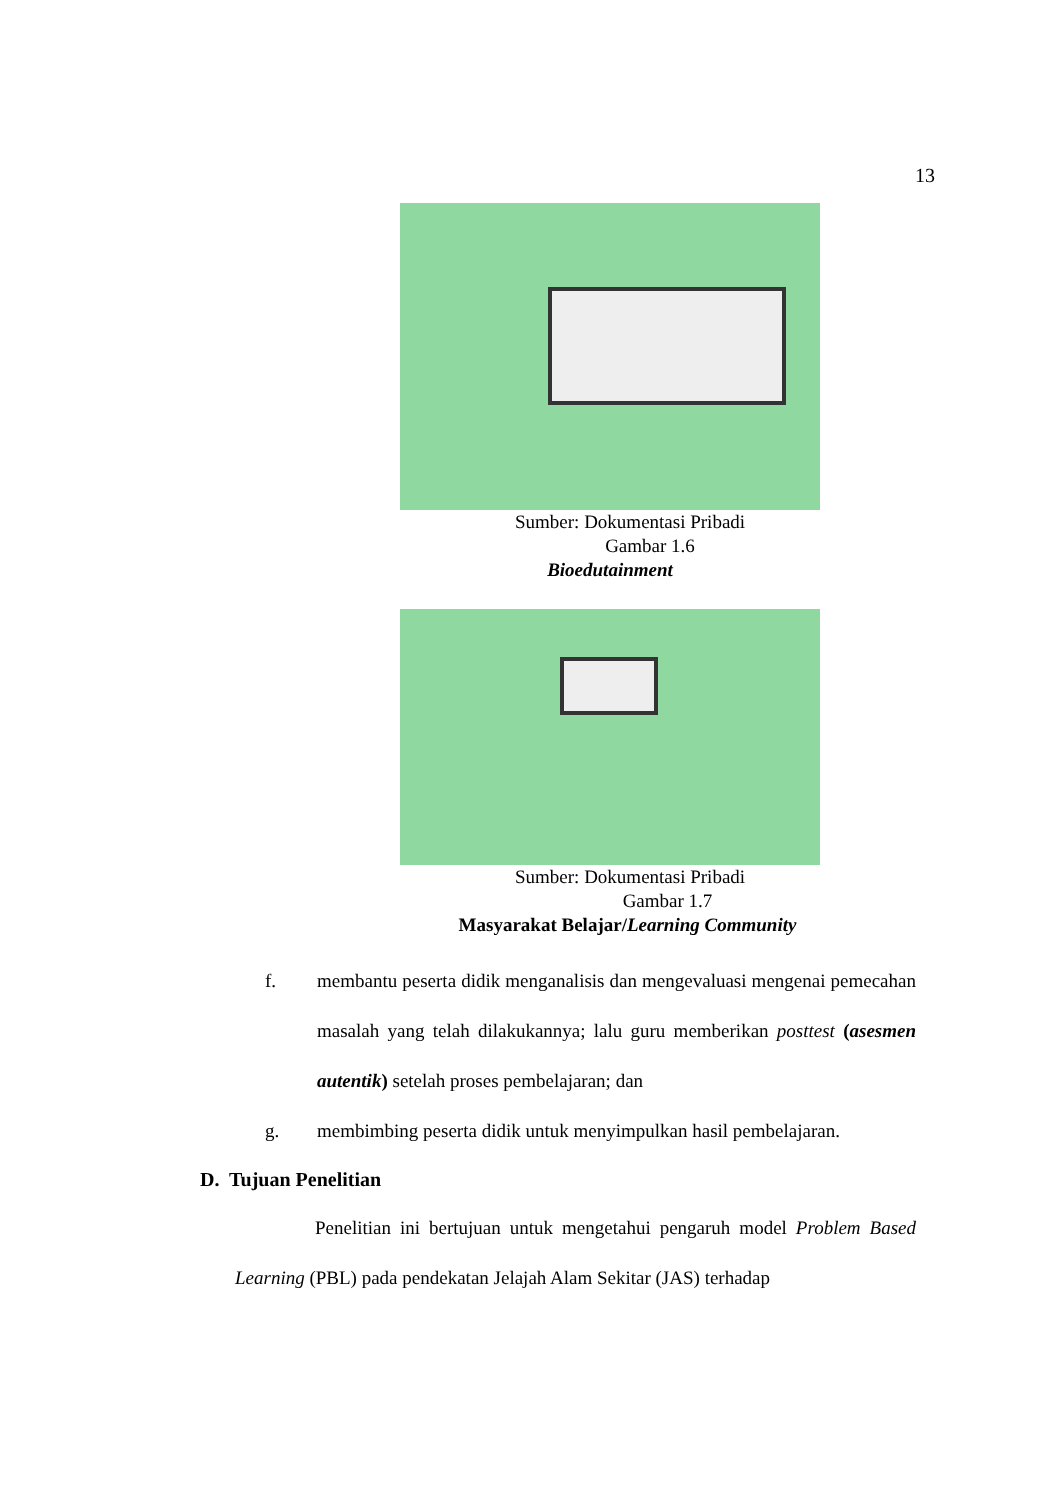13
Sumber: Dokumentasi Pribadi
Gambar 1.6
Bioedutainment
Sumber: Dokumentasi Pribadi
Gambar 1.7
Masyarakat Belajar/Learning Community
f. membantu peserta didik menganalisis dan mengevaluasi mengenai pemecahan masalah yang telah dilakukannya; lalu guru memberikan posttest (asesmen autentik) setelah proses pembelajaran; dan
g. membimbing peserta didik untuk menyimpulkan hasil pembelajaran.
D. Tujuan Penelitian
Penelitian ini bertujuan untuk mengetahui pengaruh model Problem Based Learning (PBL) pada pendekatan Jelajah Alam Sekitar (JAS) terhadap